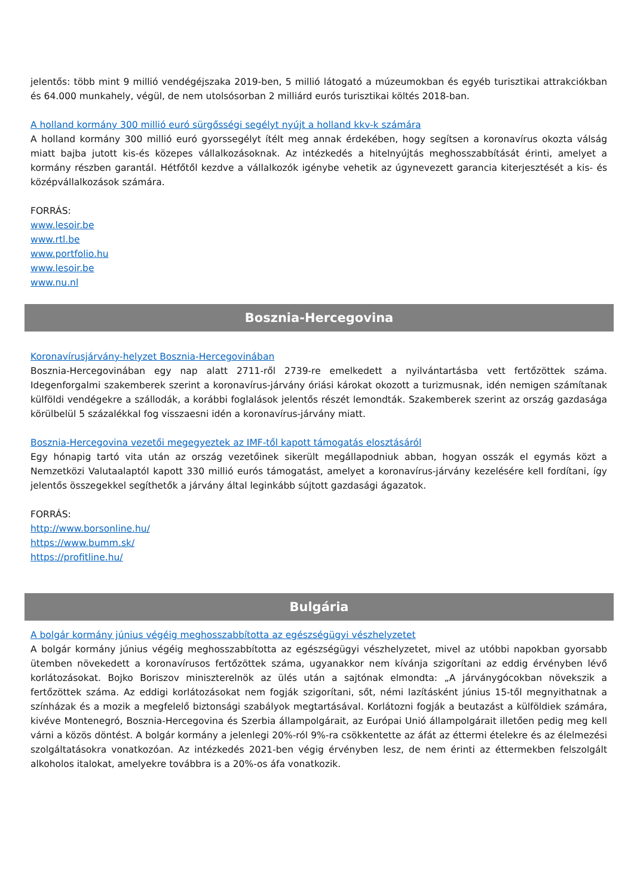jelentős: több mint 9 millió vendégéjszaka 2019-ben, 5 millió látogató a múzeumokban és egyéb turisztikai attrakciókban és 64.000 munkahely, végül, de nem utolsósorban 2 milliárd eurós turisztikai költés 2018-ban.
A holland kormány 300 millió euró sürgősségi segélyt nyújt a holland kkv-k számára
A holland kormány 300 millió euró gyorssegélyt ítélt meg annak érdekében, hogy segítsen a koronavírus okozta válság miatt bajba jutott kis-és közepes vállalkozásoknak. Az intézkedés a hitelnyújtás meghosszabbítását érinti, amelyet a kormány részben garantál. Hétfőtől kezdve a vállalkozók igénybe vehetik az úgynevezett garancia kiterjesztését a kis- és középvállalkozások számára.
FORRÁS:
www.lesoir.be
www.rtl.be
www.portfolio.hu
www.lesoir.be
www.nu.nl
Bosznia-Hercegovina
Koronavírusjárvány-helyzet Bosznia-Hercegovinában
Bosznia-Hercegovinában egy nap alatt 2711-ről 2739-re emelkedett a nyilvántartásba vett fertőzöttek száma. Idegenforgalmi szakemberek szerint a koronavírus-járvány óriási károkat okozott a turizmusnak, idén nemigen számítanak külföldi vendégekre a szállodák, a korábbi foglalások jelentős részét lemondták. Szakemberek szerint az ország gazdasága körülbelül 5 százalékkal fog visszaesni idén a koronavírus-járvány miatt.
Bosznia-Hercegovina vezetői megegyeztek az IMF-től kapott támogatás elosztásáról
Egy hónapig tartó vita után az ország vezetőinek sikerült megállapodniuk abban, hogyan osszák el egymás közt a Nemzetközi Valutaalaptól kapott 330 millió eurós támogatást, amelyet a koronavírus-járvány kezelésére kell fordítani, így jelentős összegekkel segíthetők a járvány által leginkább sújtott gazdasági ágazatok.
FORRÁS:
http://www.borsonline.hu/
https://www.bumm.sk/
https://profitline.hu/
Bulgária
A bolgár kormány június végéig meghosszabbította az egészségügyi vészhelyzetet
A bolgár kormány június végéig meghosszabbította az egészségügyi vészhelyzetet, mivel az utóbbi napokban gyorsabb ütemben növekedett a koronavírusos fertőzöttek száma, ugyanakkor nem kívánja szigorítani az eddig érvényben lévő korlátozásokat. Bojko Boriszov miniszterelnök az ülés után a sajtónak elmondta: „A járványgócokban növekszik a fertőzöttek száma. Az eddigi korlátozásokat nem fogják szigorítani, sőt, némi lazításként június 15-től megnyithatnak a színházak és a mozik a megfelelő biztonsági szabályok megtartásával. Korlátozni fogják a beutazást a külföldiek számára, kivéve Montenegró, Bosznia-Hercegovina és Szerbia állampolgárait, az Európai Unió állampolgárait illetően pedig meg kell várni a közös döntést. A bolgár kormány a jelenlegi 20%-ról 9%-ra csökkentette az áfát az éttermi ételekre és az élelmezési szolgáltatásokra vonatkozóan. Az intézkedés 2021-ben végig érvényben lesz, de nem érinti az éttermekben felszolgált alkoholos italokat, amelyekre továbbra is a 20%-os áfa vonatkozik.